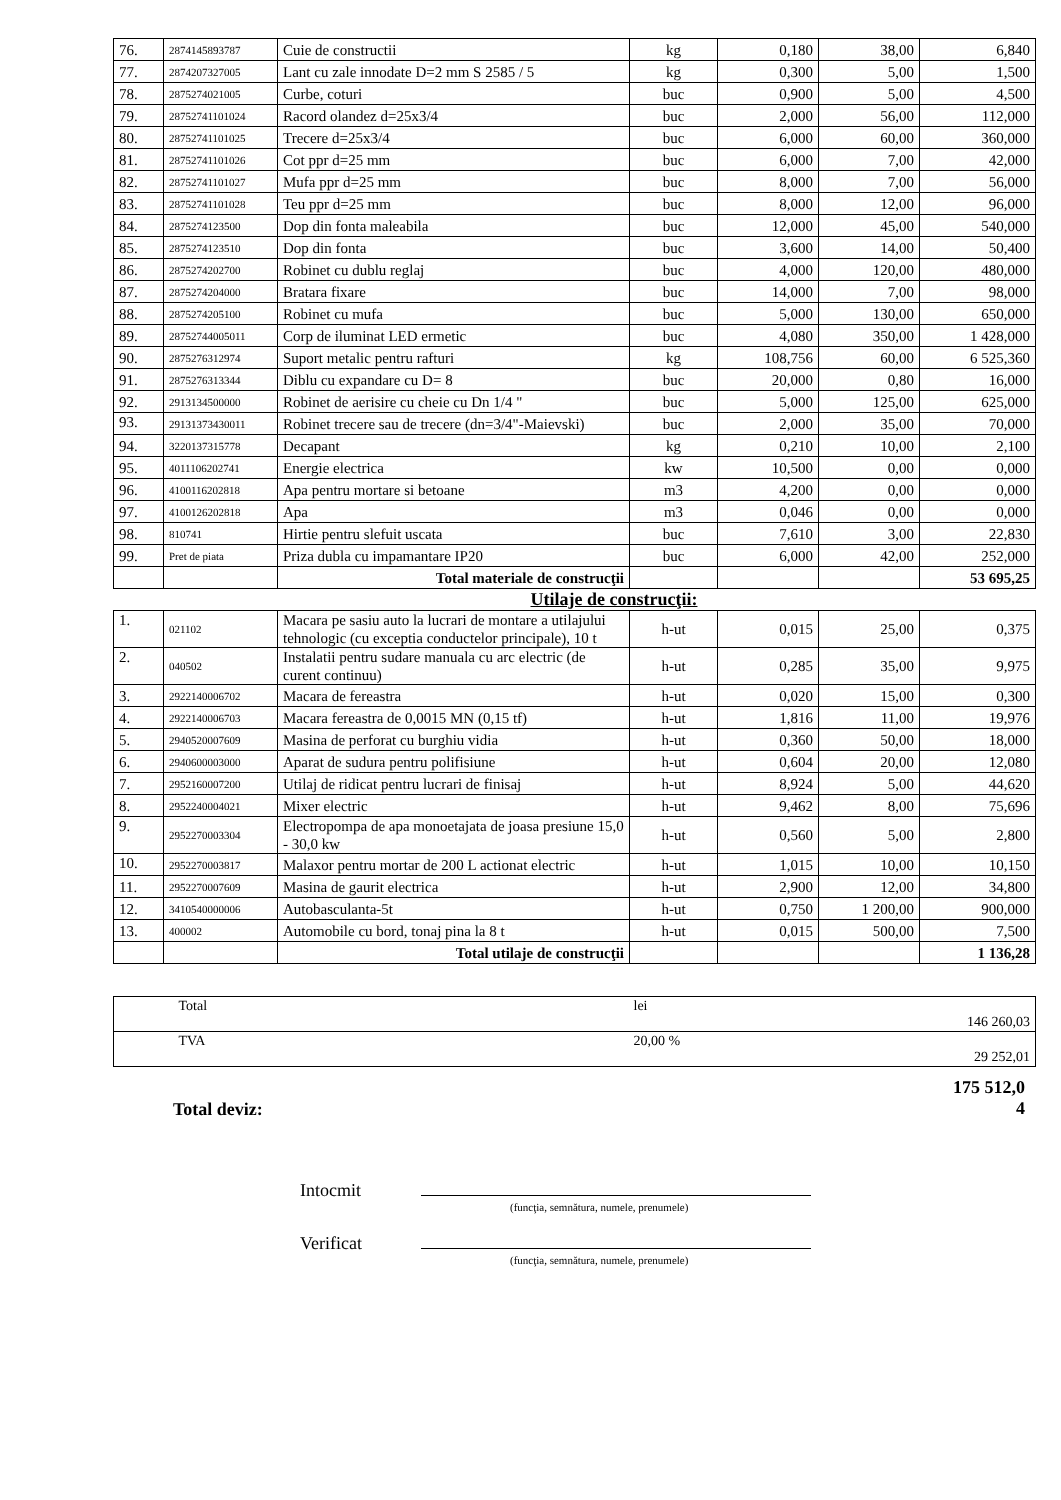| 76. | 2874145893787 | Cuie de constructii | kg | 0,180 | 38,00 | 6,840 |
| 77. | 2874207327005 | Lant cu zale innodate D=2 mm S 2585 / 5 | kg | 0,300 | 5,00 | 1,500 |
| 78. | 2875274021005 | Curbe, coturi | buc | 0,900 | 5,00 | 4,500 |
| 79. | 28752741101024 | Racord olandez d=25x3/4 | buc | 2,000 | 56,00 | 112,000 |
| 80. | 28752741101025 | Trecere d=25x3/4 | buc | 6,000 | 60,00 | 360,000 |
| 81. | 28752741101026 | Cot ppr d=25 mm | buc | 6,000 | 7,00 | 42,000 |
| 82. | 28752741101027 | Mufa ppr d=25 mm | buc | 8,000 | 7,00 | 56,000 |
| 83. | 28752741101028 | Teu ppr d=25 mm | buc | 8,000 | 12,00 | 96,000 |
| 84. | 2875274123500 | Dop din fonta maleabila | buc | 12,000 | 45,00 | 540,000 |
| 85. | 2875274123510 | Dop din fonta | buc | 3,600 | 14,00 | 50,400 |
| 86. | 2875274202700 | Robinet cu dublu reglaj | buc | 4,000 | 120,00 | 480,000 |
| 87. | 2875274204000 | Bratara fixare | buc | 14,000 | 7,00 | 98,000 |
| 88. | 2875274205100 | Robinet cu mufa | buc | 5,000 | 130,00 | 650,000 |
| 89. | 28752744005011 | Corp de iluminat LED ermetic | buc | 4,080 | 350,00 | 1 428,000 |
| 90. | 2875276312974 | Suport metalic pentru rafturi | kg | 108,756 | 60,00 | 6 525,360 |
| 91. | 2875276313344 | Diblu cu expandare cu D= 8 | buc | 20,000 | 0,80 | 16,000 |
| 92. | 2913134500000 | Robinet de aerisire cu cheie cu Dn 1/4 " | buc | 5,000 | 125,00 | 625,000 |
| 93. | 29131373430011 | Robinet trecere sau de trecere (dn=3/4"-Maievski) | buc | 2,000 | 35,00 | 70,000 |
| 94. | 3220137315778 | Decapant | kg | 0,210 | 10,00 | 2,100 |
| 95. | 4011106202741 | Energie electrica | kw | 10,500 | 0,00 | 0,000 |
| 96. | 4100116202818 | Apa pentru mortare si betoane | m3 | 4,200 | 0,00 | 0,000 |
| 97. | 4100126202818 | Apa | m3 | 0,046 | 0,00 | 0,000 |
| 98. | 810741 | Hirtie pentru slefuit uscata | buc | 7,610 | 3,00 | 22,830 |
| 99. | Pret de piata | Priza dubla cu impamantare IP20 | buc | 6,000 | 42,00 | 252,000 |
| | | Total materiale de construcţii | | | | 53 695,25 |
Utilaje de construcţii:
| 1. | 021102 | Macara pe sasiu auto la lucrari de montare a utilajului tehnologic (cu exceptia conductelor principale), 10 t | h-ut | 0,015 | 25,00 | 0,375 |
| 2. | 040502 | Instalatii pentru sudare manuala cu arc electric (de curent continuu) | h-ut | 0,285 | 35,00 | 9,975 |
| 3. | 2922140006702 | Macara de fereastra | h-ut | 0,020 | 15,00 | 0,300 |
| 4. | 2922140006703 | Macara fereastra de 0,0015 MN (0,15 tf) | h-ut | 1,816 | 11,00 | 19,976 |
| 5. | 2940520007609 | Masina de perforat cu burghiu vidia | h-ut | 0,360 | 50,00 | 18,000 |
| 6. | 2940600003000 | Aparat de sudura pentru polifisiune | h-ut | 0,604 | 20,00 | 12,080 |
| 7. | 2952160007200 | Utilaj de ridicat pentru lucrari de finisaj | h-ut | 8,924 | 5,00 | 44,620 |
| 8. | 2952240004021 | Mixer electric | h-ut | 9,462 | 8,00 | 75,696 |
| 9. | 2952270003304 | Electropompa de apa monoetajata de joasa presiune 15,0 - 30,0 kw | h-ut | 0,560 | 5,00 | 2,800 |
| 10. | 2952270003817 | Malaxor pentru mortar de 200 L actionat electric | h-ut | 1,015 | 10,00 | 10,150 |
| 11. | 2952270007609 | Masina de gaurit electrica | h-ut | 2,900 | 12,00 | 34,800 |
| 12. | 3410540000006 | Autobasculanta-5t | h-ut | 0,750 | 1 200,00 | 900,000 |
| 13. | 400002 | Automobile cu bord, tonaj pina la 8 t | h-ut | 0,015 | 500,00 | 7,500 |
| | | Total utilaje de construcţii | | | | 1 136,28 |
| | Total | lei | 146 260,03 |
| | TVA | 20,00 % | 29 252,01 |
Total deviz:
175 512,0
4
Intocmit
(funcţia, semnătura, numele, prenumele)
Verificat
(funcţia, semnătura, numele, prenumele)